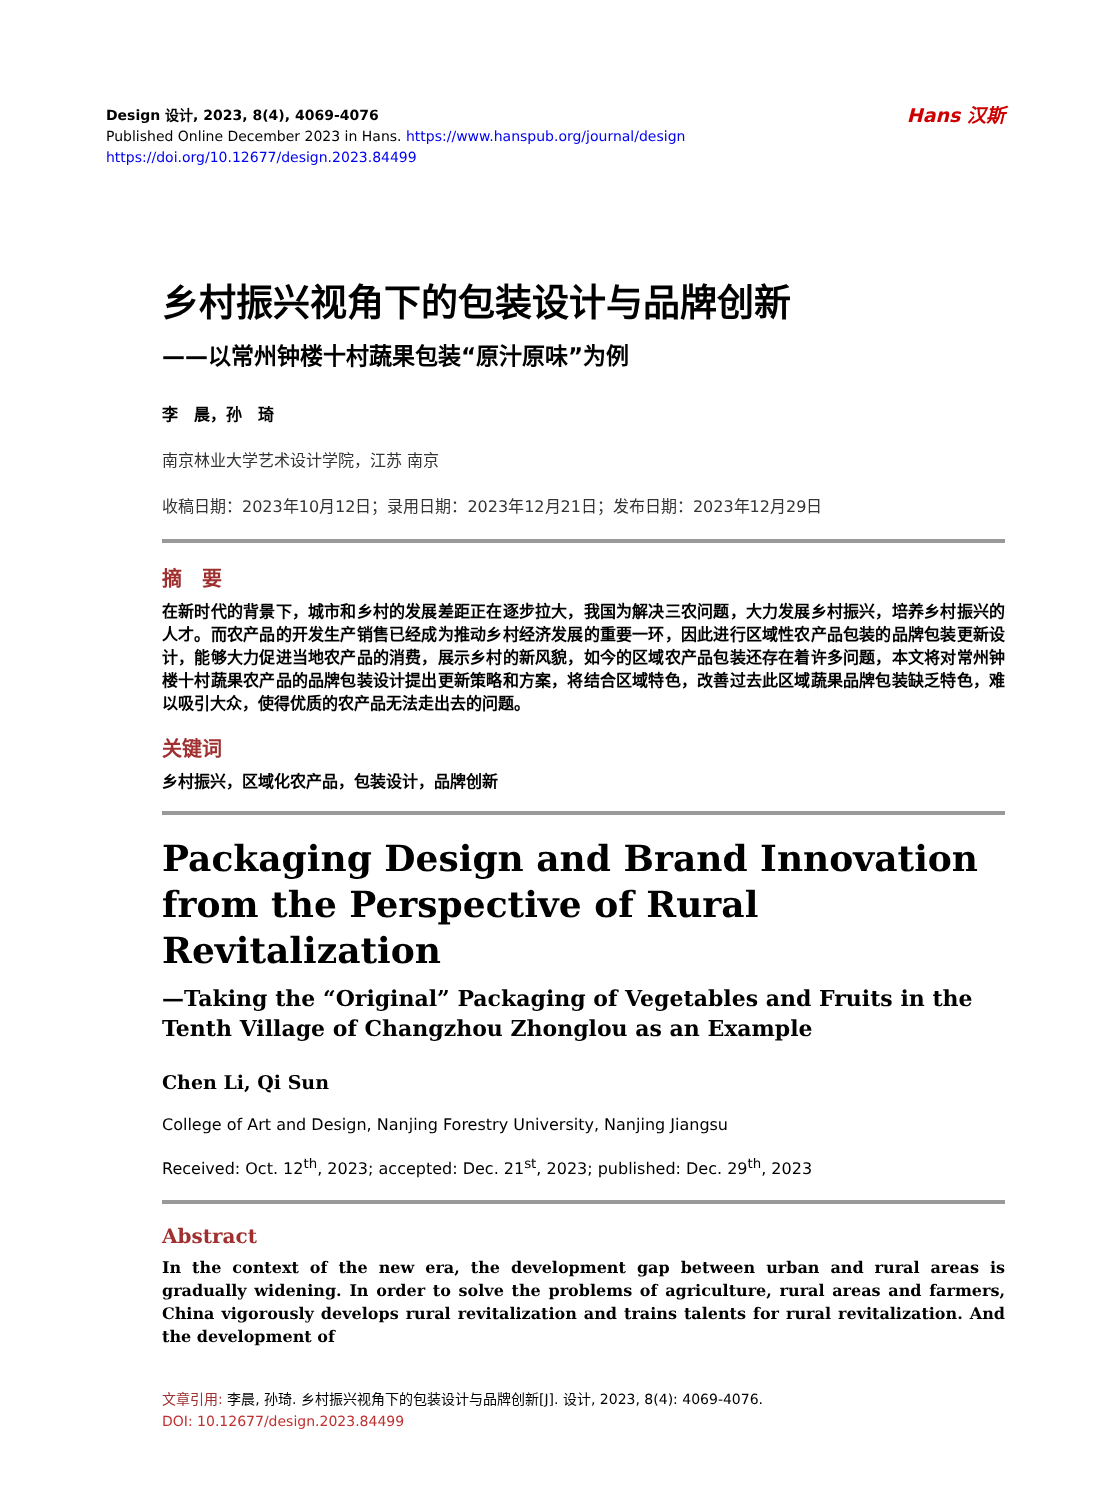Design 设计, 2023, 8(4), 4069-4076
Published Online December 2023 in Hans. https://www.hanspub.org/journal/design
https://doi.org/10.12677/design.2023.84499
Hans 汉斯
乡村振兴视角下的包装设计与品牌创新
——以常州钟楼十村蔬果包装“原汁原味”为例
李　晨，孙　琦
南京林业大学艺术设计学院，江苏 南京
收稿日期：2023年10月12日；录用日期：2023年12月21日；发布日期：2023年12月29日
摘　要
在新时代的背景下，城市和乡村的发展差距正在逐步拉大，我国为解决三农问题，大力发展乡村振兴，培养乡村振兴的人才。而农产品的开发生产销售已经成为推动乡村经济发展的重要一环，因此进行区域性农产品包装的品牌包装更新设计，能够大力促进当地农产品的消费，展示乡村的新风貌，如今的区域农产品包装还存在着许多问题，本文将对常州钟楼十村蔬果农产品的品牌包装设计提出更新策略和方案，将结合区域特色，改善过去此区域蔬果品牌包装缺乏特色，难以吸引大众，使得优质的农产品无法走出去的问题。
关键词
乡村振兴，区域化农产品，包装设计，品牌创新
Packaging Design and Brand Innovation from the Perspective of Rural Revitalization
—Taking the “Original” Packaging of Vegetables and Fruits in the Tenth Village of Changzhou Zhonglou as an Example
Chen Li, Qi Sun
College of Art and Design, Nanjing Forestry University, Nanjing Jiangsu
Received: Oct. 12<sup>th</sup>, 2023; accepted: Dec. 21<sup>st</sup>, 2023; published: Dec. 29<sup>th</sup>, 2023
Abstract
In the context of the new era, the development gap between urban and rural areas is gradually widening. In order to solve the problems of agriculture, rural areas and farmers, China vigorously develops rural revitalization and trains talents for rural revitalization. And the development of
文章引用: 李晨, 孙琦. 乡村振兴视角下的包装设计与品牌创新[J]. 设计, 2023, 8(4): 4069-4076.
DOI: 10.12677/design.2023.84499